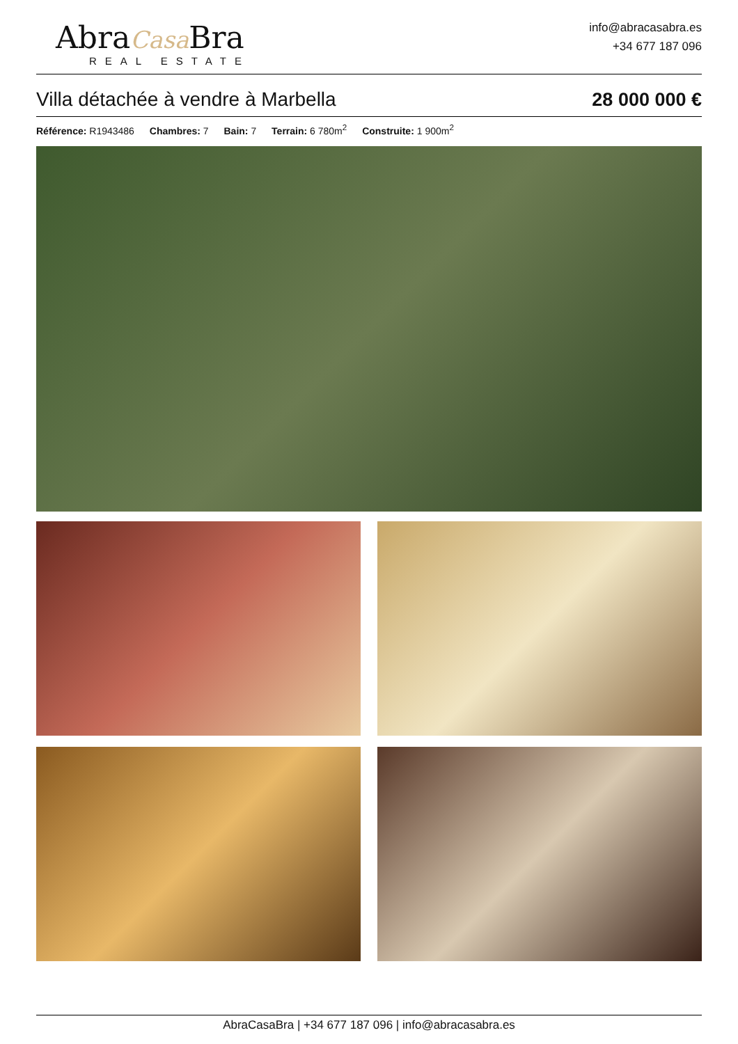AbraCasa Bra
REAL ESTATE
info@abracasabra.es
+34 677 187 096
Villa détachée à vendre à Marbella
28 000 000 €
Référence: R1943486 Chambres: 7 Bain: 7 Terrain: 6 780m<sup>2</sup> Construite: 1 900m<sup>2</sup>
AbraCasaBra | +34 677 187 096 | info@abracasabra.es